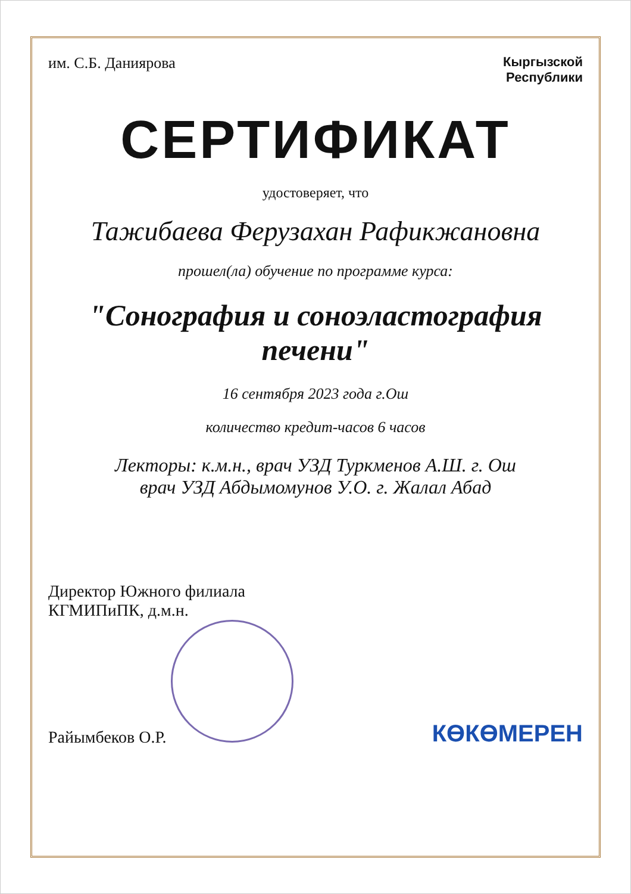им. С.Б. Даниярова
Кыргызской
Республики
СЕРТИФИКАТ
удостоверяет, что
Тажибаева Ферузахан Рафикжановна
прошел(ла) обучение по программе курса:
"Сонография и соноэластография печени"
16 сентября 2023 года г.Ош
количество кредит-часов 6 часов
Лекторы: к.м.н., врач УЗД Туркменов А.Ш. г. Ош
врач УЗД Абдымомунов У.О. г. Жалал Абад
Директор Южного филиала
КГМИПиПК, д.м.н.
Райымбеков О.Р.
КӨКӨМЕРЕН